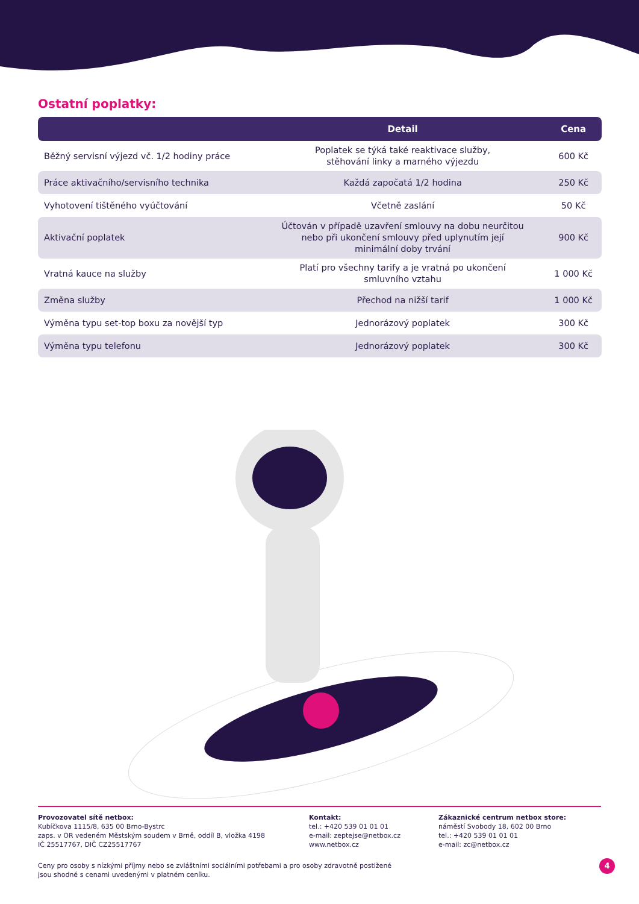Ostatní poplatky:
| | Detail | Cena |
| --- | --- | --- |
| Běžný servisní výjezd vč. 1/2 hodiny práce | Poplatek se týká také reaktivace služby, stěhování linky a marného výjezdu | 600 Kč |
| Práce aktivačního/servisního technika | Každá započatá 1/2 hodina | 250 Kč |
| Vyhotovení tištěného vyúčtování | Včetně zaslání | 50 Kč |
| Aktivační poplatek | Účtován v případě uzavření smlouvy na dobu neurčitou nebo při ukončení smlouvy před uplynutím její minimální doby trvání | 900 Kč |
| Vratná kauce na služby | Platí pro všechny tarify a je vratná po ukončení smluvního vztahu | 1 000 Kč |
| Změna služby | Přechod na nižší tarif | 1 000 Kč |
| Výměna typu set-top boxu za novější typ | Jednorázový poplatek | 300 Kč |
| Výměna typu telefonu | Jednorázový poplatek | 300 Kč |
Provozovatel sítě netbox:
Kubíčkova 1115/8, 635 00 Brno-Bystrc
zaps. v OR vedeném Městským soudem v Brně, oddíl B, vložka 4198
IČ 25517767, DIČ CZ25517767
Kontakt:
tel.: +420 539 01 01 01
e-mail: zeptejse@netbox.cz
www.netbox.cz
Zákaznické centrum netbox store:
náměstí Svobody 18, 602 00 Brno
tel.: +420 539 01 01 01
e-mail: zc@netbox.cz
Ceny pro osoby s nízkými příjmy nebo se zvláštními sociálními potřebami a pro osoby zdravotně postižené
jsou shodné s cenami uvedenými v platném ceníku.
4